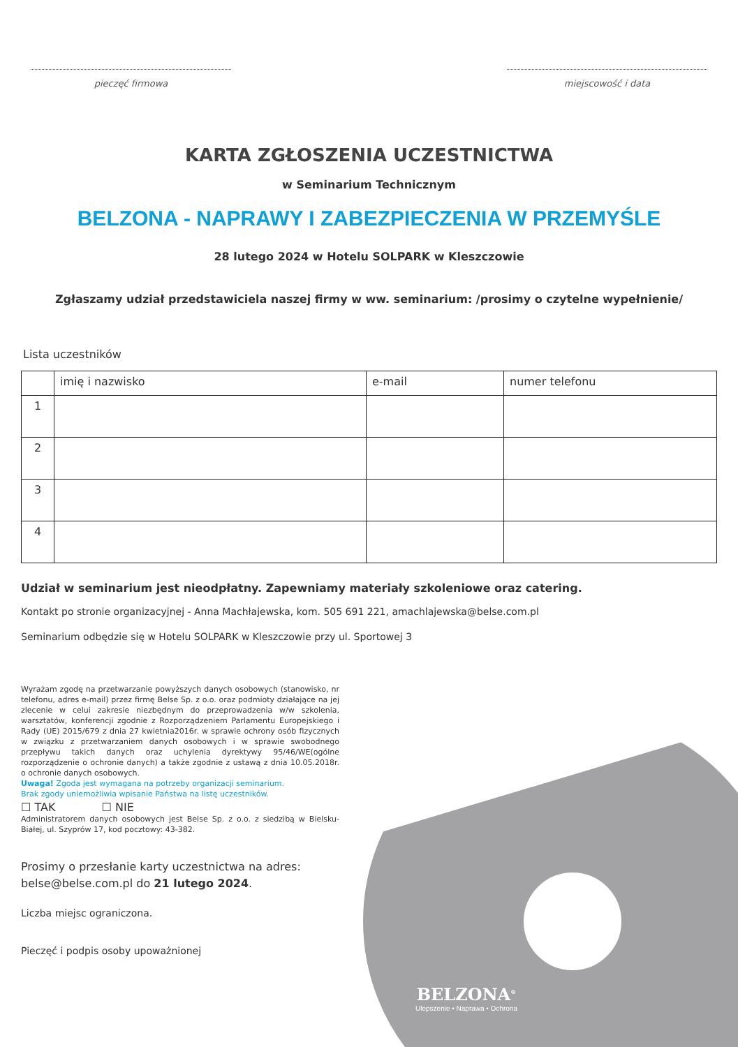pieczęć firmowa miejscowość i data
KARTA ZGŁOSZENIA UCZESTNICTWA
w Seminarium Technicznym
BELZONA - NAPRAWY I ZABEZPIECZENIA W PRZEMYŚLE
28 lutego 2024 w Hotelu SOLPARK w Kleszczowie
Zgłaszamy udział przedstawiciela naszej firmy w ww. seminarium: /prosimy o czytelne wypełnienie/
Lista uczestników
| | imię i nazwisko | e-mail | numer telefonu |
| --- | --- | --- | --- |
| 1 | | | |
| 2 | | | |
| 3 | | | |
| 4 | | | |
Udział w seminarium jest nieodpłatny. Zapewniamy materiały szkoleniowe oraz catering.
Kontakt po stronie organizacyjnej - Anna Machłajewska, kom. 505 691 221, amachlajewska@belse.com.pl
Seminarium odbędzie się w Hotelu SOLPARK w Kleszczowie przy ul. Sportowej 3
Wyrażam zgodę na przetwarzanie powyższych danych osobowych (stanowisko, nr telefonu, adres e-mail) przez firmę Belse Sp. z o.o. oraz podmioty działające na jej zlecenie w celui zakresie niezbędnym do przeprowadzenia w/w szkolenia, warsztatów, konferencji zgodnie z Rozporządzeniem Parlamentu Europejskiego i Rady (UE) 2015/679 z dnia 27 kwietnia2016r. w sprawie ochrony osób fizycznych w związku z przetwarzaniem danych osobowych i w sprawie swobodnego przepływu takich danych oraz uchylenia dyrektywy 95/46/WE(ogólne rozporządzenie o ochronie danych) a także zgodnie z ustawą z dnia 10.05.2018r. o ochronie danych osobowych.
Uwaga! Zgoda jest wymagana na potrzeby organizacji seminarium.
Brak zgody uniemożliwia wpisanie Państwa na listę uczestników.
☐ TAK ☐ NIE
Administratorem danych osobowych jest Belse Sp. z o.o. z siedzibą w Bielsku-Białej, ul. Szyprów 17, kod pocztowy: 43-382.
Prosimy o przesłanie karty uczestnictwa na adres:
belse@belse.com.pl do 21 lutego 2024.
Liczba miejsc ograniczona.
Pieczęć i podpis osoby upoważnionej
BELZONA<sup>®</sup>
Ulepszenie • Naprawa • Ochrona